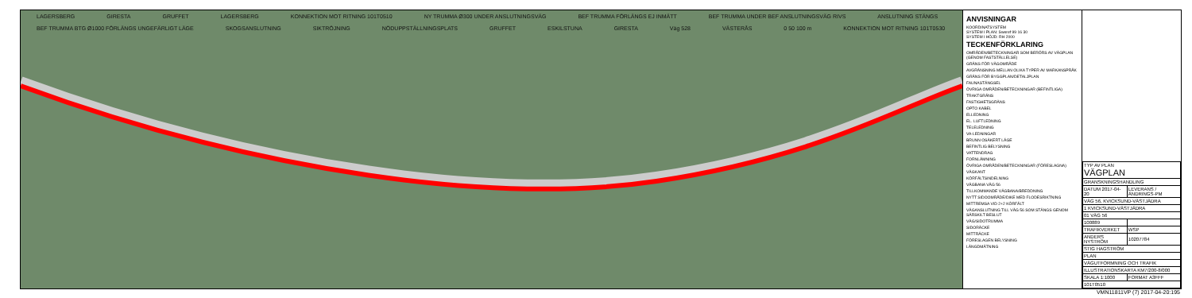LAGERSBERG GIRESTA GRUFFET LAGERSBERG KONNEKTION MOT RITNING 101T0510 NY TRUMMA Ø300 UNDER ANSLUTNINGSVÄG BEF TRUMMA FÖRLÄNGS EJ INMÄTT BEF TRUMMA UNDER BEF ANSLUTNINGSVÄG RIVS ANSLUTNING STÄNGS BEF TRUMMA BTG Ø1000 FÖRLÄNGS UNGEFÄRLIGT LÄGE SKOGSANSLUTNING SIKTRÖJNING NÖDUPPSTÄLLNINGSPLATS GRUFFET ESKILSTUNA GIRESTA Väg 528 VÄSTERÅS 0 50 100 m KONNEKTION MOT RITNING 101T0530
ANVISNINGAR
KOORDINATSYSTEM
SYSTEM I PLAN: Sweref 99 16 30
SYSTEM I HÖJD: RH 2000
TECKENFÖRKLARING
OMRÅDEN/BETECKNINGAR SOM BERÖRS AV VÄGPLAN (GENOM FASTSTÄLLELSE)
GRÄNS FÖR VÄGOMRÅDE
AVGRÄNSNING MELLAN OLIKA TYPER AV MARKANSPRÅK
GRÄNS FÖR BYGGPLAN/DETALJPLAN
FAUNASTÄNGSEL
ÖVRIGA OMRÅDEN/BETECKNINGAR (BEFINTLIGA)
TRAKTGRÄNS
FASTIGHETSGRÄNS
OPTO KABEL
ELLEDNING
EL. LUFTLEDNING
TELELEDNING
VA-LEDNINGAR
BRUNN OSÄKERT LÄGE
BEFINTLIG BELYSNING
VATTENDRAG
FORNLÄMNING
ÖVRIGA OMRÅDEN/BETECKNINGAR (FÖRESLAGNA)
VÄGKANT
KÖRFÄLTSINDELNING
VÄGBANA VÄG 56
TILLKOMMANDE VÄGBANA/BREDDNING
NYTT SIDOOMRÅDE/DIKE MED FLODESRIKTNING
MITTREMSA VID 2+2 KÖRFÄLT
VÄGANSLUTNING TILL VÄG 56 SOM STÄNGS GENOM SÄRSKILT BESLUT
VÄG/SIDOTRUMMA
SIDORÄCKE
MITTRÄCKE
FÖRESLAGEN BELYSNING
LÄNGDMÄTNING
| TYP AV PLAN VÄGPLAN | |
| GRANSKNINGSHANDLING | |
| DATUM 2017-04-20 | LEVERANS / ÄNDRINGS-PM |
| VÄG 56, KVICKSUND-VÄSTJÄDRA | |
| 1 KVICKSUND-VÄSTJÄDRA | |
| 01 VÄG 56 | |
| 100889 | |
| TRAFIKVERKET | WSP |
| ANDERS NYSTRÖM | 10207784 |
| STIG HAGSTRÖM | |
| PLAN | |
| VÄGUTFORMNING OCH TRAFIK | |
| ILLUSTRATIONSKARTA KM7/200-8/000 | |
| SKALA 1:1000 | FORMAT A3FFF |
| 101T0510 | |
VMN11811VP (7) 2017-04-20:195